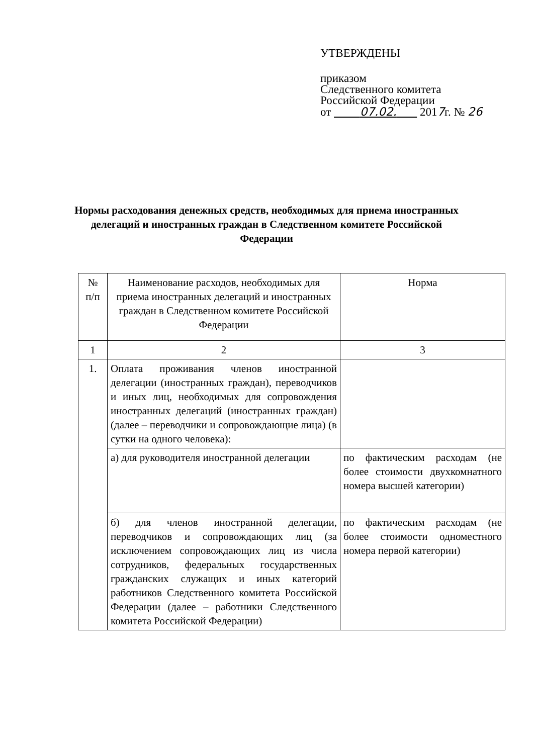УТВЕРЖДЕНЫ
приказом
Следственного комитета
Российской Федерации
от 07.02. 2017г. № 26
Нормы расходования денежных средств, необходимых для приема иностранных делегаций и иностранных граждан в Следственном комитете Российской Федерации
| № п/п | Наименование расходов, необходимых для приема иностранных делегаций и иностранных граждан в Следственном комитете Российской Федерации | Норма |
| --- | --- | --- |
| 1 | 2 | 3 |
| 1. | Оплата проживания членов иностранной делегации (иностранных граждан), переводчиков и иных лиц, необходимых для сопровождения иностранных делегаций (иностранных граждан) (далее – переводчики и сопровождающие лица) (в сутки на одного человека): | |
| | а) для руководителя иностранной делегации | по фактическим расходам (не более стоимости двухкомнатного номера высшей категории) |
| | б) для членов иностранной делегации, переводчиков и сопровождающих лиц (за исключением сопровождающих лиц из числа сотрудников, федеральных государственных гражданских служащих и иных категорий работников Следственного комитета Российской Федерации (далее – работники Следственного комитета Российской Федерации) | по фактическим расходам (не более стоимости одноместного номера первой категории) |